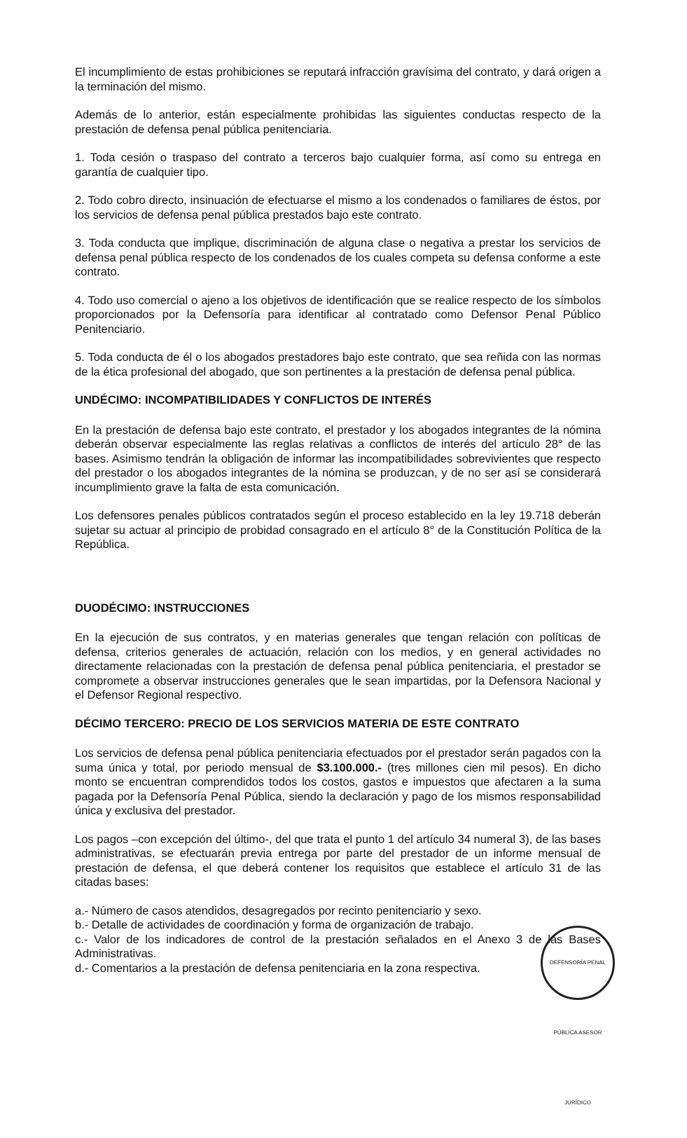El incumplimiento de estas prohibiciones se reputará infracción gravísima del contrato, y dará origen a la terminación del mismo.
Además de lo anterior, están especialmente prohibidas las siguientes conductas respecto de la prestación de defensa penal pública penitenciaria.
1. Toda cesión o traspaso del contrato a terceros bajo cualquier forma, así como su entrega en garantía de cualquier tipo.
2. Todo cobro directo, insinuación de efectuarse el mismo a los condenados o familiares de éstos, por los servicios de defensa penal pública prestados bajo este contrato.
3. Toda conducta que implique, discriminación de alguna clase o negativa a prestar los servicios de defensa penal pública respecto de los condenados de los cuales competa su defensa conforme a este contrato.
4. Todo uso comercial o ajeno a los objetivos de identificación que se realice respecto de los símbolos proporcionados por la Defensoría para identificar al contratado como Defensor Penal Público Penitenciario.
5. Toda conducta de él o los abogados prestadores bajo este contrato, que sea reñida con las normas de la ética profesional del abogado, que son pertinentes a la prestación de defensa penal pública.
UNDÉCIMO: INCOMPATIBILIDADES Y CONFLICTOS DE INTERÉS
En la prestación de defensa bajo este contrato, el prestador y los abogados integrantes de la nómina deberán observar especialmente las reglas relativas a conflictos de interés del artículo 28° de las bases. Asimismo tendrán la obligación de informar las incompatibilidades sobrevivientes que respecto del prestador o los abogados integrantes de la nómina se produzcan, y de no ser así se considerará incumplimiento grave la falta de esta comunicación.
Los defensores penales públicos contratados según el proceso establecido en la ley 19.718 deberán sujetar su actuar al principio de probidad consagrado en el artículo 8° de la Constitución Política de la República.
DUODÉCIMO: INSTRUCCIONES
En la ejecución de sus contratos, y en materias generales que tengan relación con políticas de defensa, criterios generales de actuación, relación con los medios, y en general actividades no directamente relacionadas con la prestación de defensa penal pública penitenciaria, el prestador se compromete a observar instrucciones generales que le sean impartidas, por la Defensora Nacional y el Defensor Regional respectivo.
DÉCIMO TERCERO: PRECIO DE LOS SERVICIOS MATERIA DE ESTE CONTRATO
Los servicios de defensa penal pública penitenciaria efectuados por el prestador serán pagados con la suma única y total, por periodo mensual de $3.100.000.- (tres millones cien mil pesos). En dicho monto se encuentran comprendidos todos los costos, gastos e impuestos que afectaren a la suma pagada por la Defensoría Penal Pública, siendo la declaración y pago de los mismos responsabilidad única y exclusiva del prestador.
Los pagos –con excepción del último-, del que trata el punto 1 del artículo 34 numeral 3), de las bases administrativas, se efectuarán previa entrega por parte del prestador de un informe mensual de prestación de defensa, el que deberá contener los requisitos que establece el artículo 31 de las citadas bases:
a.- Número de casos atendidos, desagregados por recinto penitenciario y sexo.
b.- Detalle de actividades de coordinación y forma de organización de trabajo.
c.- Valor de los indicadores de control de la prestación señalados en el Anexo 3 de las Bases Administrativas.
d.- Comentarios a la prestación de defensa penitenciaria en la zona respectiva.
DEFENSORÍA PENAL PÚBLICA ASESOR JURÍDICO